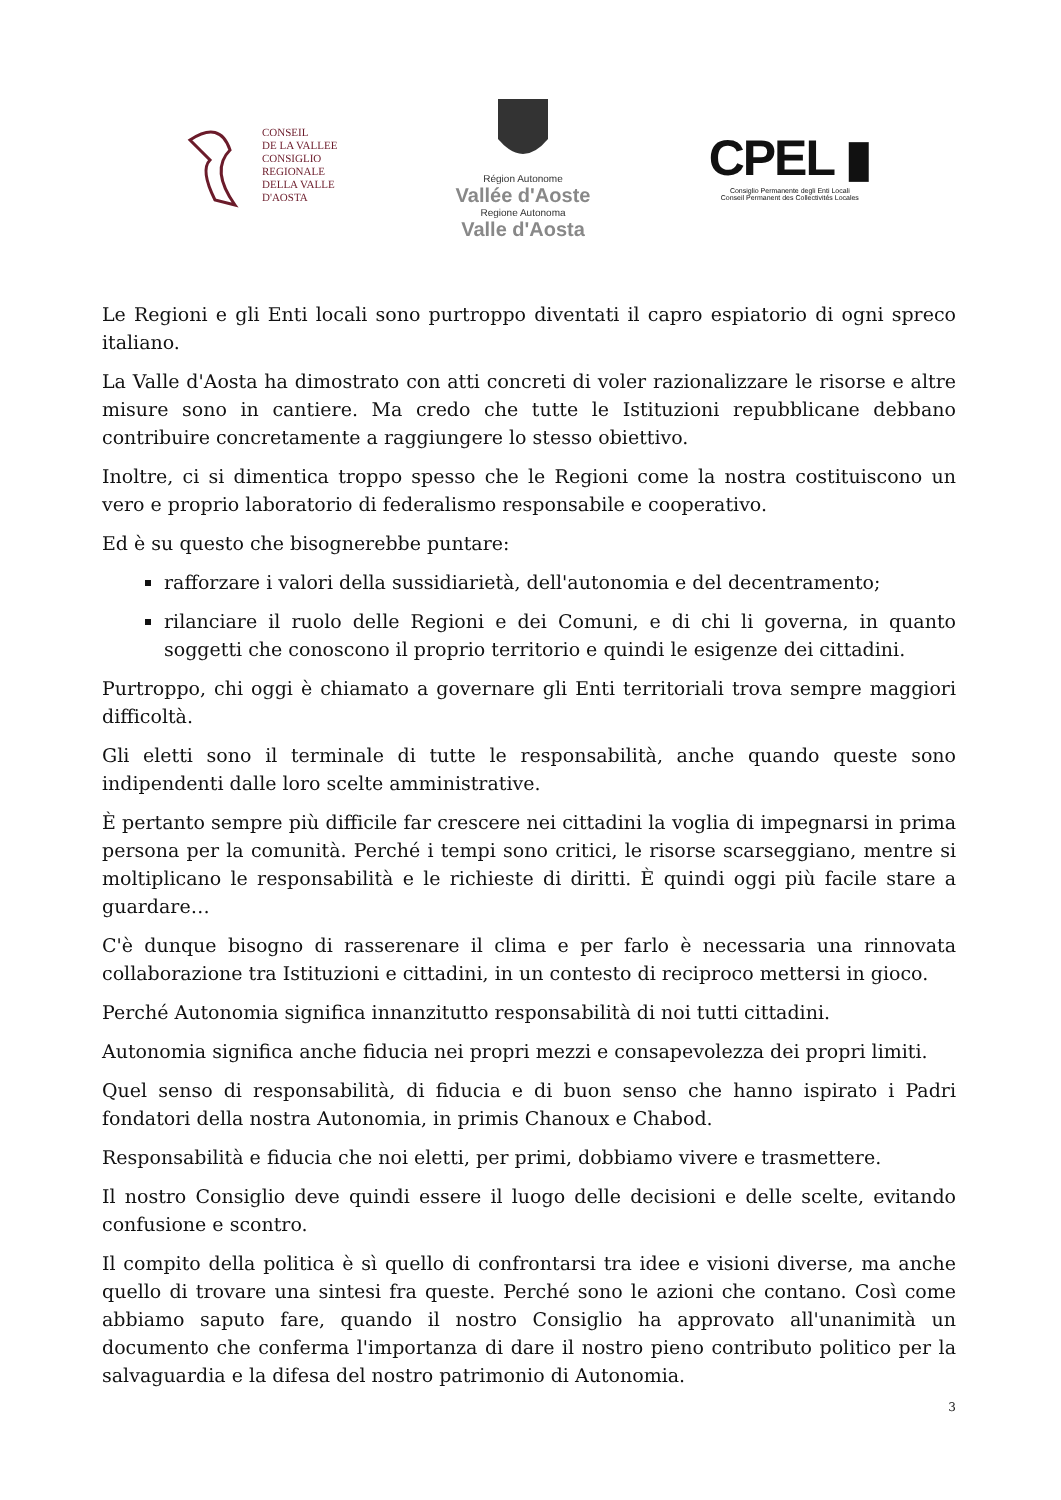CONSEIL
DE LA VALLEE
CONSIGLIO
REGIONALE
DELLA VALLE
D'AOSTA
Région Autonome
Vallée d'Aoste
Regione Autonoma
Valle d'Aosta
CPEL ▮
Consiglio Permanente degli Enti Locali
Conseil Permanent des Collectivités Locales
Le Regioni e gli Enti locali sono purtroppo diventati il capro espiatorio di ogni spreco italiano.
La Valle d'Aosta ha dimostrato con atti concreti di voler razionalizzare le risorse e altre misure sono in cantiere. Ma credo che tutte le Istituzioni repubblicane debbano contribuire concretamente a raggiungere lo stesso obiettivo.
Inoltre, ci si dimentica troppo spesso che le Regioni come la nostra costituiscono un vero e proprio laboratorio di federalismo responsabile e cooperativo.
Ed è su questo che bisognerebbe puntare:
rafforzare i valori della sussidiarietà, dell'autonomia e del decentramento;
rilanciare il ruolo delle Regioni e dei Comuni, e di chi li governa, in quanto soggetti che conoscono il proprio territorio e quindi le esigenze dei cittadini.
Purtroppo, chi oggi è chiamato a governare gli Enti territoriali trova sempre maggiori difficoltà.
Gli eletti sono il terminale di tutte le responsabilità, anche quando queste sono indipendenti dalle loro scelte amministrative.
È pertanto sempre più difficile far crescere nei cittadini la voglia di impegnarsi in prima persona per la comunità. Perché i tempi sono critici, le risorse scarseggiano, mentre si moltiplicano le responsabilità e le richieste di diritti. È quindi oggi più facile stare a guardare…
C'è dunque bisogno di rasserenare il clima e per farlo è necessaria una rinnovata collaborazione tra Istituzioni e cittadini, in un contesto di reciproco mettersi in gioco.
Perché Autonomia significa innanzitutto responsabilità di noi tutti cittadini.
Autonomia significa anche fiducia nei propri mezzi e consapevolezza dei propri limiti.
Quel senso di responsabilità, di fiducia e di buon senso che hanno ispirato i Padri fondatori della nostra Autonomia, in primis Chanoux e Chabod.
Responsabilità e fiducia che noi eletti, per primi, dobbiamo vivere e trasmettere.
Il nostro Consiglio deve quindi essere il luogo delle decisioni e delle scelte, evitando confusione e scontro.
Il compito della politica è sì quello di confrontarsi tra idee e visioni diverse, ma anche quello di trovare una sintesi fra queste. Perché sono le azioni che contano. Così come abbiamo saputo fare, quando il nostro Consiglio ha approvato all'unanimità un documento che conferma l'importanza di dare il nostro pieno contributo politico per la salvaguardia e la difesa del nostro patrimonio di Autonomia.
3